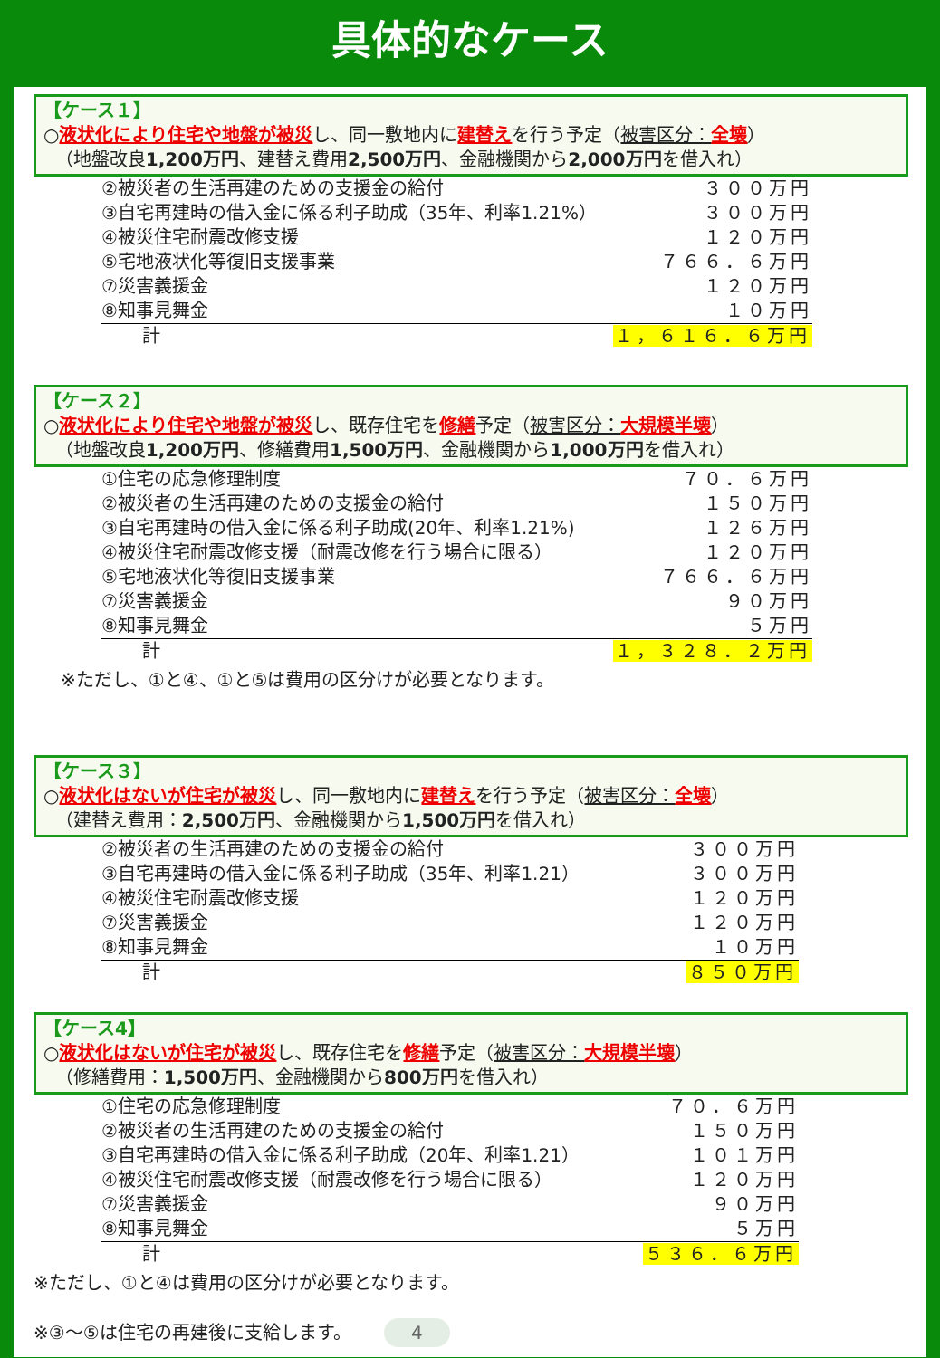具体的なケース
【ケース１】
○液状化により住宅や地盤が被災し、同一敷地内に建替えを行う予定（被害区分：全壊）
（地盤改良1,200万円、建替え費用2,500万円、金融機関から2,000万円を借入れ）
| ②被災者の生活再建のための支援金の給付 | ３００万円 |
| ③自宅再建時の借入金に係る利子助成（35年、利率1.21%） | ３００万円 |
| ④被災住宅耐震改修支援 | １２０万円 |
| ⑤宅地液状化等復旧支援事業 | ７６６．６万円 |
| ⑦災害義援金 | １２０万円 |
| ⑧知事見舞金 | １０万円 |
| 計 | １，６１６．６万円 |
【ケース２】
○液状化により住宅や地盤が被災し、既存住宅を修繕予定（被害区分：大規模半壊）
（地盤改良1,200万円、修繕費用1,500万円、金融機関から1,000万円を借入れ）
| ①住宅の応急修理制度 | ７０．６万円 |
| ②被災者の生活再建のための支援金の給付 | １５０万円 |
| ③自宅再建時の借入金に係る利子助成(20年、利率1.21%) | １２６万円 |
| ④被災住宅耐震改修支援（耐震改修を行う場合に限る） | １２０万円 |
| ⑤宅地液状化等復旧支援事業 | ７６６．６万円 |
| ⑦災害義援金 | ９０万円 |
| ⑧知事見舞金 | ５万円 |
| 計 | １，３２８．２万円 |
※ただし、①と④、①と⑤は費用の区分けが必要となります。
【ケース３】
○液状化はないが住宅が被災し、同一敷地内に建替えを行う予定（被害区分：全壊）
（建替え費用：2,500万円、金融機関から1,500万円を借入れ）
| ②被災者の生活再建のための支援金の給付 | ３００万円 |
| ③自宅再建時の借入金に係る利子助成（35年、利率1.21） | ３００万円 |
| ④被災住宅耐震改修支援 | １２０万円 |
| ⑦災害義援金 | １２０万円 |
| ⑧知事見舞金 | １０万円 |
| 計 | ８５０万円 |
【ケース4】
○液状化はないが住宅が被災し、既存住宅を修繕予定（被害区分：大規模半壊）
（修繕費用：1,500万円、金融機関から800万円を借入れ）
| ①住宅の応急修理制度 | ７０．６万円 |
| ②被災者の生活再建のための支援金の給付 | １５０万円 |
| ③自宅再建時の借入金に係る利子助成（20年、利率1.21） | １０１万円 |
| ④被災住宅耐震改修支援（耐震改修を行う場合に限る） | １２０万円 |
| ⑦災害義援金 | ９０万円 |
| ⑧知事見舞金 | ５万円 |
| 計 | ５３６．６万円 |
※ただし、①と④は費用の区分けが必要となります。
※③～⑤は住宅の再建後に支給します。 4